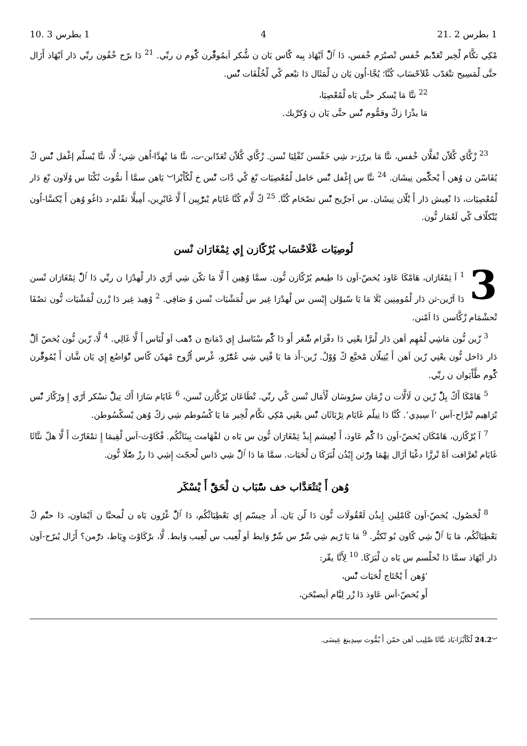1 بطرس 2 .21 4 1 بطرس 3 .10
مْكِي تكَّام لْخِير تْعَدّْبم خْفس تْصبْرَم خْفس، دَا ٱلّْ اَيْهَاذ يِيه كّٰاس يَان ن شُّكر اَيمُوقّْرن كّْوم ن ربِّي. <sup>21</sup> دَا برّح خْفُون ربِّي دَار اَيْهَاذ أَزَال حتَّى لْمَسِيح تتْعَدّب عْلاَحْسَاب كُنَّا؛ يُجَّا-اُون يَان ن لْمَثَال دَا تبْعم كْي لْخُلْفَات نّْس.
<sup>22</sup> نتَّا مَا يْسكر حتَّى يَاه لْمُعْصِيَا،
مَا يذْرَا زكّ وقمُّوم نّْس حتَّى يَان ن وُكرِّيك.
<sup>23</sup> زْكَّاي كَّلاّن تْفلَّان خْفس، نتَّا مَا يررّز-د شِي خَفْسن تّفْلِيَا نْسن. زْكَّاي كَّلاّن تْعَدّابن-ت، نتَّا مَا يْهدَّا-اُهن شِي؛ لَّا، نتَّا يْسلّم إغْفل نّْس كّ يُفَاسّن ن وُهن أَ يْحكّْمن نِيشَان. <sup>24</sup> نتَّا س إِغْفل نّْس حَامل لْمُعْصِيَات نّغ كْي دَّات نّْس خ لْكّاْيْزا<sup>ب</sup> يَاهن سمَّا أَ نمُّوث نُكْنَا س وُلَاون نّغ دَار لْمُعْصِيَات، دَا نْعِيش دَار أَ يْلّان نِيشَان. س اَجرِّيح نّْس تصْحَام كُنَّا. <sup>25</sup> كّ لَّام كُنَّا غَايَام يْبرّْيِين أَ لَّا غَابْرِين، أَمِيلَّا تقّلم-د دَاغُو وُهن أَ يْكسَّا-اُون يُتْكلّاف كْي لَعْمَار نُّون.
لُوصِيَات عْلَاحْسَاب يُرْكّازن إِي ثِمْغَارَان نْسن
3<sup>1</sup> آ ثِمْغَارَان، هَامْكَا عَاوذ يُخصّ-اَون دَا طِيعم يُرْكّازن نُّون. سمَّا وُهِين أَ لَّا مَا تكّن شِي اَرّي دَار لْهدْرَا ن ربِّي دَا ٱلّْ ثِمْغَارَان نْسن دَا اَرّين-ثن دَار لْمُومِنِين بْلَا مَا يَا سّيوْلن إِيْسن س لْهدْرَا غِير س لْمَشْيَات نْسن وُ صَافِي. <sup>2</sup> وُهِيذ غِير دَا زْرن لْمَشْيَات نُّون ثصْفَا تْحشْمَام زْكَّاسن دَا اَمْنن.
<sup>3</sup> زّين نُّون مَاشِي لْمُهِم اَهن دَار لْبرَّا يعْنِي دَا دفْرَام شّْعَر أَو دَا كّْم سْنَاسل إِي دْمَانج ن دّْهب اَو لْبَاس أَ لَّا غَالِي. <sup>4</sup> لَّا، زّين نُّون يُخصّ اَلّْ دَار دَاخل نُّون يعْنِي زّين اَهن أَ يْتِيلّان مْخبَّع كّ وُوْلْ. زّين-أَذ مَا يَا فْنِي شِي عُمّْرُو، غْرس اُرُّوح مْهدّن كّاس تّْوَاضُع إِي يَان شَّان أَ يْمُوقّْرن كّْوم طَّاْيَوان ن ربِّي.
<sup>5</sup> هَامْكَا أَكّ يِلّْ زّين ن لَالَّات ن زْمَان سرُوسَان لْأَمَال نْسن كْي ربِّي. تْطَاعَان يُرْكَّازن نْسن، <sup>6</sup> غَايَام سَارَا أَك تِيلّْ تسْكر اَرّي إِ ورْكّاز نّْس بْرَاهِيم تْبرَّاح-اَس ‘آ سِيدِي’. كُنَّا دَا تِيلّم غَايَام تِرْبَاثَان نّْس يعْنِي مْكِي تكَّام لْخِير مَا يَا كْسُوطم شِي زكّ وُهن يْسكْسُوطن.
<sup>7</sup> آ يُرْكّازن، هَامْكَان يُخصّ-اَون دَا كّْم عَاوذ، أَ تْعِيشم إِيذْ ثِمْغَارَان نُّون س يَاه ن لفْهَامث بِينَاثْكُم. فْكَاوْث-اَس لْقِيمَا إِ ثمْغَارْث أَ لَّا هلّ نتَّاثَا غَايَام تْغرَّافت اَهْ تْرزَّا دغْيَا اَزَال نِهْمَا ورّْثن إِيْذُن لْبَرَكَا ن لْحَيَات. سمَّا مَا دَا ٱلّْ شِي دَاس لْحجّث إِشِي دَا رزْ صّْلَا نُّون.
وُهن أَ يْتتْعَدَّاب خف سّْبَاب ن لْحَقّْ أَ يْسْكَر
<sup>8</sup> لْحَصُول، يُخصّ-اَون كَامْلِين إِيذُن لَعْقُولَات نُّون دَا لّن يَان، أَد حِيسّم إِي بَعْطِيَاثْكُم، دَا ٱلّْ غْرُون يَاه ن لْمحبَّا ن اَيْمَاون، دَا حنّْم كّ بَعْطِيَاثْكُم، مَا يَا ٱلّْ شِي كّاون بُو تّكبُّر. <sup>9</sup> مَا يَا رّيم شِي شّرّْ س شّرّْ وَايط اَو لْعِيب س لْعِيب وَايط. لَّا، برْكَاوْث وِيَاط، درّْمن؟ أَزَال يُبرّح-اَون دَار اَيْهَاذ سمَّا دَا تْخلْسم س يَاه ن لْبَرَكَا. <sup>10</sup> لِأَنَّا يقّر:
‘وُهن أَ يْحْتَاج لْحَيَات نّْس،
أَو يُخصّ-اَس عَاوذ دَا زْر لِيَّام اَيصبْحَن،
<sup>ب</sup>24.2 لْكّاْيْزَا-يَاذ نتَّاثَا صَّلِيب اَهن خمّن أَ يْمُّوث سِيدِينغ عِيسَى.